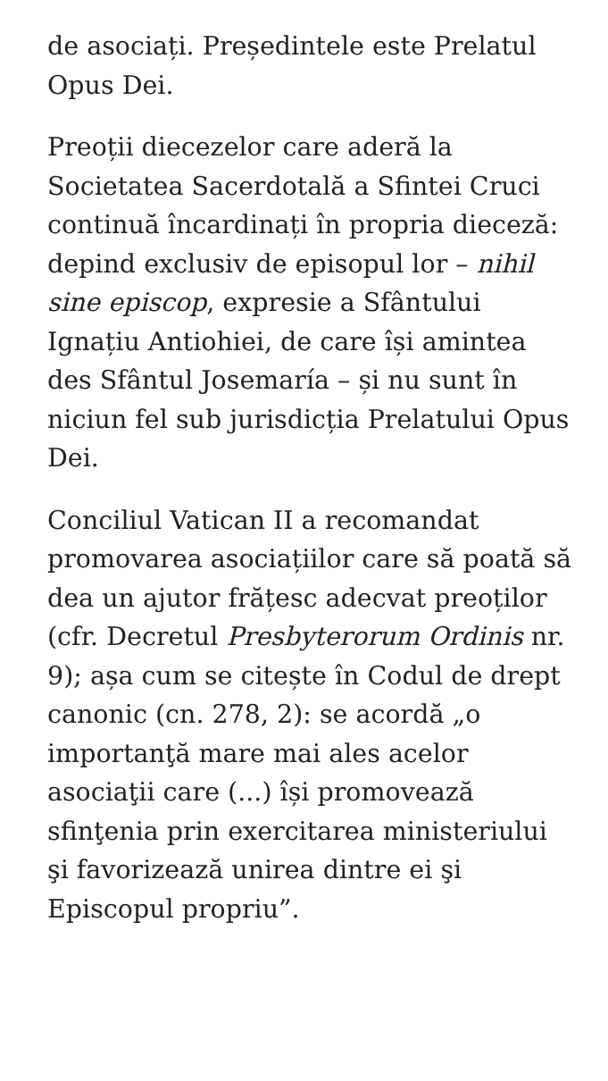de asociați. Președintele este Prelatul Opus Dei.
Preoții diecezelor care aderă la Societatea Sacerdotală a Sfintei Cruci continuă încardinați în propria dieceză: depind exclusiv de episopul lor – nihil sine episcop, expresie a Sfântului Ignațiu Antiohiei, de care își amintea des Sfântul Josemaría – și nu sunt în niciun fel sub jurisdicția Prelatului Opus Dei.
Conciliul Vatican II a recomandat promovarea asociațiilor care să poată să dea un ajutor frățesc adecvat preoților (cfr. Decretul Presbyterorum Ordinis nr. 9); așa cum se citește în Codul de drept canonic (cn. 278, 2): se acordă „o importanţă mare mai ales acelor asociaţii care (...) își promovează sfinţenia prin exercitarea ministeriului şi favorizează unirea dintre ei şi Episcopul propriu”.